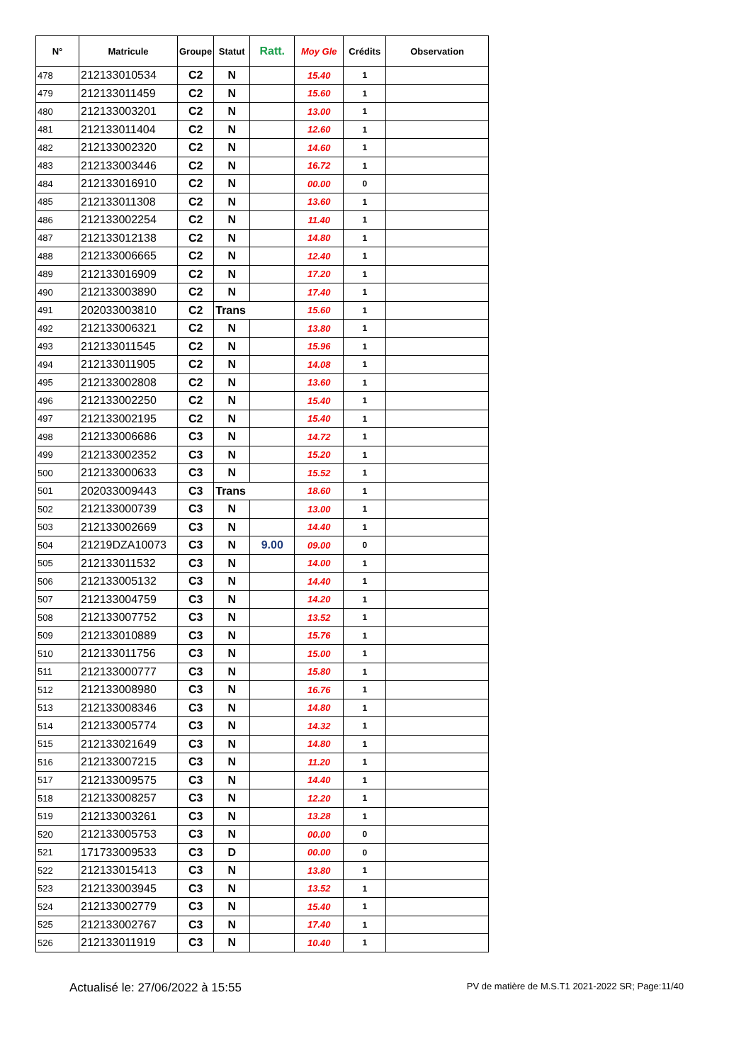| N° | Matricule | Groupe | Statut | Ratt. | Moy Gle | Crédits | Observation |
| --- | --- | --- | --- | --- | --- | --- | --- |
| 478 | 212133010534 | C2 | N | | 15.40 | 1 | |
| 479 | 212133011459 | C2 | N | | 15.60 | 1 | |
| 480 | 212133003201 | C2 | N | | 13.00 | 1 | |
| 481 | 212133011404 | C2 | N | | 12.60 | 1 | |
| 482 | 212133002320 | C2 | N | | 14.60 | 1 | |
| 483 | 212133003446 | C2 | N | | 16.72 | 1 | |
| 484 | 212133016910 | C2 | N | | 00.00 | 0 | |
| 485 | 212133011308 | C2 | N | | 13.60 | 1 | |
| 486 | 212133002254 | C2 | N | | 11.40 | 1 | |
| 487 | 212133012138 | C2 | N | | 14.80 | 1 | |
| 488 | 212133006665 | C2 | N | | 12.40 | 1 | |
| 489 | 212133016909 | C2 | N | | 17.20 | 1 | |
| 490 | 212133003890 | C2 | N | | 17.40 | 1 | |
| 491 | 202033003810 | C2 | Trans | | 15.60 | 1 | |
| 492 | 212133006321 | C2 | N | | 13.80 | 1 | |
| 493 | 212133011545 | C2 | N | | 15.96 | 1 | |
| 494 | 212133011905 | C2 | N | | 14.08 | 1 | |
| 495 | 212133002808 | C2 | N | | 13.60 | 1 | |
| 496 | 212133002250 | C2 | N | | 15.40 | 1 | |
| 497 | 212133002195 | C2 | N | | 15.40 | 1 | |
| 498 | 212133006686 | C3 | N | | 14.72 | 1 | |
| 499 | 212133002352 | C3 | N | | 15.20 | 1 | |
| 500 | 212133000633 | C3 | N | | 15.52 | 1 | |
| 501 | 202033009443 | C3 | Trans | | 18.60 | 1 | |
| 502 | 212133000739 | C3 | N | | 13.00 | 1 | |
| 503 | 212133002669 | C3 | N | | 14.40 | 1 | |
| 504 | 21219DZA10073 | C3 | N | 9.00 | 09.00 | 0 | |
| 505 | 212133011532 | C3 | N | | 14.00 | 1 | |
| 506 | 212133005132 | C3 | N | | 14.40 | 1 | |
| 507 | 212133004759 | C3 | N | | 14.20 | 1 | |
| 508 | 212133007752 | C3 | N | | 13.52 | 1 | |
| 509 | 212133010889 | C3 | N | | 15.76 | 1 | |
| 510 | 212133011756 | C3 | N | | 15.00 | 1 | |
| 511 | 212133000777 | C3 | N | | 15.80 | 1 | |
| 512 | 212133008980 | C3 | N | | 16.76 | 1 | |
| 513 | 212133008346 | C3 | N | | 14.80 | 1 | |
| 514 | 212133005774 | C3 | N | | 14.32 | 1 | |
| 515 | 212133021649 | C3 | N | | 14.80 | 1 | |
| 516 | 212133007215 | C3 | N | | 11.20 | 1 | |
| 517 | 212133009575 | C3 | N | | 14.40 | 1 | |
| 518 | 212133008257 | C3 | N | | 12.20 | 1 | |
| 519 | 212133003261 | C3 | N | | 13.28 | 1 | |
| 520 | 212133005753 | C3 | N | | 00.00 | 0 | |
| 521 | 171733009533 | C3 | D | | 00.00 | 0 | |
| 522 | 212133015413 | C3 | N | | 13.80 | 1 | |
| 523 | 212133003945 | C3 | N | | 13.52 | 1 | |
| 524 | 212133002779 | C3 | N | | 15.40 | 1 | |
| 525 | 212133002767 | C3 | N | | 17.40 | 1 | |
| 526 | 212133011919 | C3 | N | | 10.40 | 1 | |
Actualisé le: 27/06/2022 à 15:55 PV de matière de M.S.T1 2021-2022 SR; Page:11/40